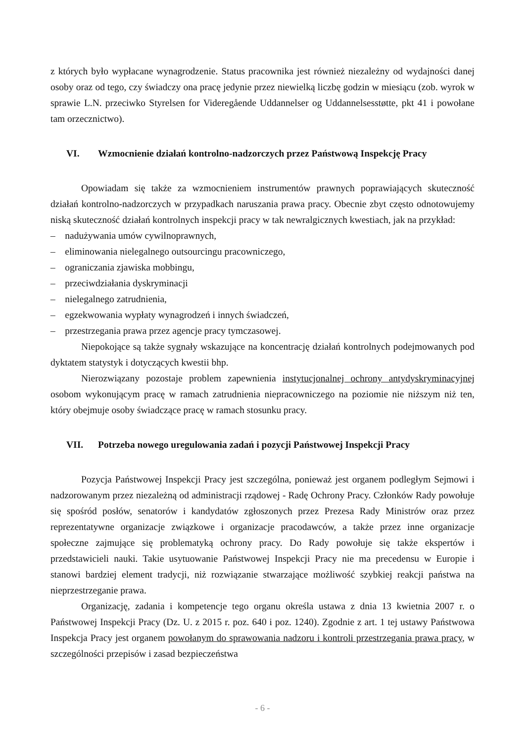z których było wypłacane wynagrodzenie. Status pracownika jest również niezależny od wydajności danej osoby oraz od tego, czy świadczy ona pracę jedynie przez niewielką liczbę godzin w miesiącu (zob. wyrok w sprawie L.N. przeciwko Styrelsen for Videregående Uddannelser og Uddannelsesstøtte, pkt 41 i powołane tam orzecznictwo).
VI. Wzmocnienie działań kontrolno-nadzorczych przez Państwową Inspekcję Pracy
Opowiadam się także za wzmocnieniem instrumentów prawnych poprawiających skuteczność działań kontrolno-nadzorczych w przypadkach naruszania prawa pracy. Obecnie zbyt często odnotowujemy niską skuteczność działań kontrolnych inspekcji pracy w tak newralgicznych kwestiach, jak na przykład:
– nadużywania umów cywilnoprawnych,
– eliminowania nielegalnego outsourcingu pracowniczego,
– ograniczania zjawiska mobbingu,
– przeciwdziałania dyskryminacji
– nielegalnego zatrudnienia,
– egzekwowania wypłaty wynagrodzeń i innych świadczeń,
– przestrzegania prawa przez agencje pracy tymczasowej.
Niepokojące są także sygnały wskazujące na koncentrację działań kontrolnych podejmowanych pod dyktatem statystyk i dotyczących kwestii bhp.
Nierozwiązany pozostaje problem zapewnienia instytucjonalnej ochrony antydyskryminacyjnej osobom wykonującym pracę w ramach zatrudnienia niepracowniczego na poziomie nie niższym niż ten, który obejmuje osoby świadczące pracę w ramach stosunku pracy.
VII. Potrzeba nowego uregulowania zadań i pozycji Państwowej Inspekcji Pracy
Pozycja Państwowej Inspekcji Pracy jest szczególna, ponieważ jest organem podległym Sejmowi i nadzorowanym przez niezależną od administracji rządowej - Radę Ochrony Pracy. Członków Rady powołuje się spośród posłów, senatorów i kandydatów zgłoszonych przez Prezesa Rady Ministrów oraz przez reprezentatywne organizacje związkowe i organizacje pracodawców, a także przez inne organizacje społeczne zajmujące się problematyką ochrony pracy. Do Rady powołuje się także ekspertów i przedstawicieli nauki. Takie usytuowanie Państwowej Inspekcji Pracy nie ma precedensu w Europie i stanowi bardziej element tradycji, niż rozwiązanie stwarzające możliwość szybkiej reakcji państwa na nieprzestrzeganie prawa.
Organizację, zadania i kompetencje tego organu określa ustawa z dnia 13 kwietnia 2007 r. o Państwowej Inspekcji Pracy (Dz. U. z 2015 r. poz. 640 i poz. 1240). Zgodnie z art. 1 tej ustawy Państwowa Inspekcja Pracy jest organem powołanym do sprawowania nadzoru i kontroli przestrzegania prawa pracy, w szczególności przepisów i zasad bezpieczeństwa
- 6 -